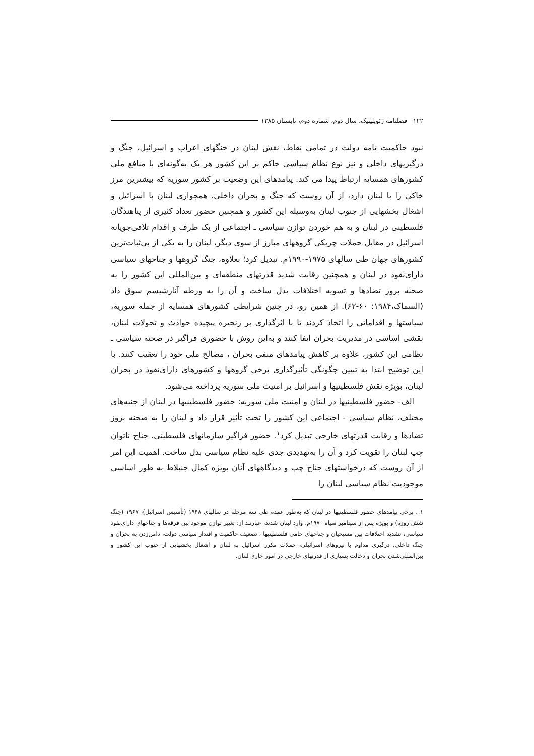۱۲۲ فصلنامه ژئوپلیتیک، سال دوم، شماره دوم، تابستان ۱۳۸۵
نبود حاکمیت تامه دولت در تمامی نقاط، نقش لبنان در جنگهای اعراب و اسرائیل، جنگ و درگیریهای داخلی و نیز نوع نظام سیاسی حاکم بر این کشور هر یک به‌گونه‌ای با منافع ملی کشورهای همسایه ارتباط پیدا می کند. پیامدهای این وضعیت بر کشور سوریه که بیشترین مرز خاکی را با لبنان دارد، از آن روست که جنگ و بحران داخلی، همجواری لبنان با اسرائیل و اشغال بخشهایی از جنوب لبنان به‌وسیله این کشور و همچنین حضور تعداد کثیری از پناهندگان فلسطینی در لبنان و به هم خوردن توازن سیاسی ـ اجتماعی از یک طرف و اقدام تلافی‌جویانه اسرائیل در مقابل حملات چریکی گروههای مبارز از سوی دیگر، لبنان را به یکی از بی‌ثبات‌ترین کشورهای جهان طی سالهای ۱۹۷۵-۱۹۹۰م. تبدیل کرد؛ بعلاوه، جنگ گروهها و جناحهای سیاسی دارای‌نفوذ در لبنان و همچنین رقابت شدید قدرتهای منطقه‌ای و بین‌المللی این کشور را به صحنه بروز تضادها و تسویه اختلافات بدل ساخت و آن را به ورطه آنارشیسم سوق داد (السماک،۱۹۸۴: ۶۰-۶۲). از همین رو، در چنین شرایطی کشورهای همسایه از جمله سوریه، سیاستها و اقداماتی را اتخاذ کردند تا با اثرگذاری بر زنجیره پیچیده حوادث و تحولات لبنان، نقشی اساسی در مدیریت بحران ایفا کنند و به‌این روش با حضوری فراگیر در صحنه سیاسی ـ نظامی این کشور، علاوه بر کاهش پیامدهای منفی بحران ، مصالح ملی خود را تعقیب کنند. با این توضیح ابتدا به تبیین چگونگی تأثیرگذاری برخی گروهها و کشورهای دارای‌نفوذ در بحران لبنان، بویژه نقش فلسطینیها و اسرائیل بر امنیت ملی سوریه پرداخته می‌شود.
الف- حضور فلسطینیها در لبنان و امنیت ملی سوریه: حضور فلسطینیها در لبنان از جنبه‌های مختلف، نظام سیاسی - اجتماعی این کشور را تحت تأثیر قرار داد و لبنان را به صحنه بروز تضادها و رقابت قدرتهای خارجی تبدیل کرد<sup>۱</sup>. حضور فراگیر سازمانهای فلسطینی، جناح ناتوان چپ لبنان را تقویت کرد و آن را به‌تهدیدی جدی علیه نظام سیاسی بدل ساخت. اهمیت این امر از آن روست که درخواستهای جناح چپ و دیدگاههای آنان بویژه کمال جنبلاط به طور اساسی موجودیت نظام سیاسی لبنان را
۱ . برخی پیامدهای حضور فلسطینیها در لبنان که به‌طور عمده طی سه مرحله در سالهای ۱۹۴۸ (تأسیس اسرائیل)، ۱۹۶۷ (جنگ شش روزه) و بویژه پس از سپتامبر سیاه ۱۹۷۰م. وارد لبنان شدند، عبارتند از: تغییر توازن موجود بین فرقه‌ها و جناحهای دارای‌نفوذ سیاسی، تشدید اختلافات بین مسیحیان و جناحهای حامی فلسطینیها ، تضعیف حاکمیت و اقتدار سیاسی دولت، دامن‌زدن به بحران و جنگ داخلی، درگیری مداوم با نیروهای اسرائیلی، حملات مکرر اسرائیل به لبنان و اشغال بخشهایی از جنوب این کشور و بین‌المللی‌شدن بحران و دخالت بسیاری از قدرتهای خارجی در امور جاری لبنان.